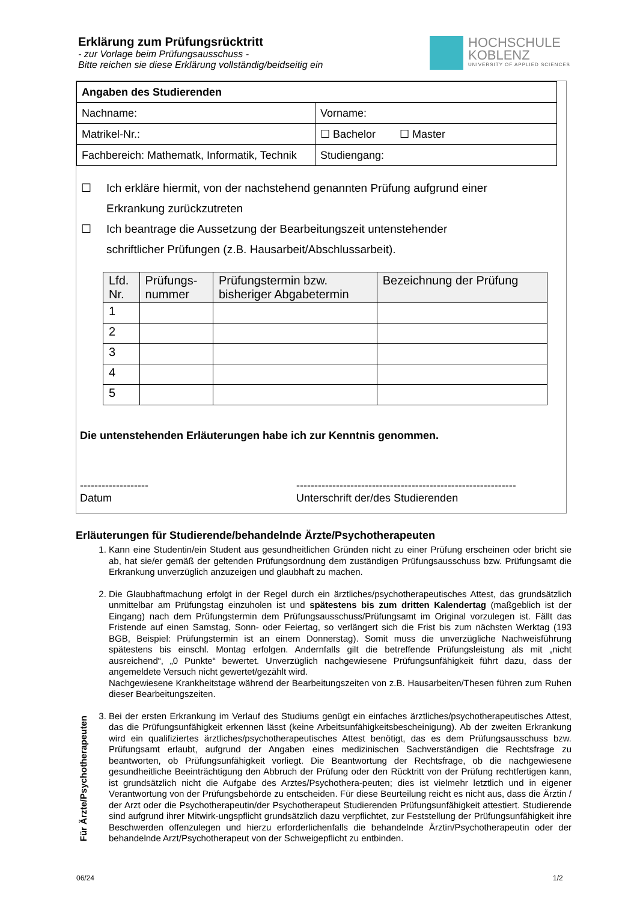Erklärung zum Prüfungsrücktritt
- zur Vorlage beim Prüfungsausschuss -
Bitte reichen sie diese Erklärung vollständig/beidseitig ein
HOCHSCHULE
KOBLENZ
UNIVERSITY OF APPLIED SCIENCES
| Angaben des Studierenden | |
| Nachname: | Vorname: |
| Matrikel-Nr.: | ☐ Bachelor ☐ Master |
| Fachbereich: Mathematk, Informatik, Technik | Studiengang: |
☐ Ich erkläre hiermit, von der nachstehend genannten Prüfung aufgrund einer
Erkrankung zurückzutreten
☐ Ich beantrage die Aussetzung der Bearbeitungszeit untenstehender
schriftlicher Prüfungen (z.B. Hausarbeit/Abschlussarbeit).
| Lfd. Nr. | Prüfungs- nummer | Prüfungstermin bzw. bisheriger Abgabetermin | Bezeichnung der Prüfung |
| --- | --- | --- | --- |
| 1 | | | |
| 2 | | | |
| 3 | | | |
| 4 | | | |
| 5 | | | |
Die untenstehenden Erläuterungen habe ich zur Kenntnis genommen.
-------------------
Datum
-------------------------------------------------------------
Unterschrift der/des Studierenden
Erläuterungen für Studierende/behandelnde Ärzte/Psychotherapeuten
1. Kann eine Studentin/ein Student aus gesundheitlichen Gründen nicht zu einer Prüfung erscheinen oder bricht sie ab, hat sie/er gemäß der geltenden Prüfungsordnung dem zuständigen Prüfungsausschuss bzw. Prüfungsamt die Erkrankung unverzüglich anzuzeigen und glaubhaft zu machen.
2. Die Glaubhaftmachung erfolgt in der Regel durch ein ärztliches/psychotherapeutisches Attest, das grundsätzlich unmittelbar am Prüfungstag einzuholen ist und spätestens bis zum dritten Kalendertag (maßgeblich ist der Eingang) nach dem Prüfungstermin dem Prüfungsausschuss/Prüfungsamt im Original vorzulegen ist. Fällt das Fristende auf einen Samstag, Sonn- oder Feiertag, so verlängert sich die Frist bis zum nächsten Werktag (193 BGB, Beispiel: Prüfungstermin ist an einem Donnerstag). Somit muss die unverzügliche Nachweisführung spätestens bis einschl. Montag erfolgen. Andernfalls gilt die betreffende Prüfungsleistung als mit „nicht ausreichend“, „0 Punkte“ bewertet. Unverzüglich nachgewiesene Prüfungsunfähigkeit führt dazu, dass der angemeldete Versuch nicht gewertet/gezählt wird.
Nachgewiesene Krankheitstage während der Bearbeitungszeiten von z.B. Hausarbeiten/Thesen führen zum Ruhen dieser Bearbeitungszeiten.
3. Bei der ersten Erkrankung im Verlauf des Studiums genügt ein einfaches ärztliches/psychotherapeutisches Attest, das die Prüfungsunfähigkeit erkennen lässt (keine Arbeitsunfähigkeitsbescheinigung). Ab der zweiten Erkrankung wird ein qualifiziertes ärztliches/psychotherapeutisches Attest benötigt, das es dem Prüfungsausschuss bzw. Prüfungsamt erlaubt, aufgrund der Angaben eines medizinischen Sachverständigen die Rechtsfrage zu beantworten, ob Prüfungsunfähigkeit vorliegt. Die Beantwortung der Rechtsfrage, ob die nachgewiesene gesundheitliche Beeinträchtigung den Abbruch der Prüfung oder den Rücktritt von der Prüfung rechtfertigen kann, ist grundsätzlich nicht die Aufgabe des Arztes/Psychothera-peuten; dies ist vielmehr letztlich und in eigener Verantwortung von der Prüfungsbehörde zu entscheiden. Für diese Beurteilung reicht es nicht aus, dass die Ärztin / der Arzt oder die Psychotherapeutin/der Psychotherapeut Studierenden Prüfungsunfähigkeit attestiert. Studierende sind aufgrund ihrer Mitwirk-ungspflicht grundsätzlich dazu verpflichtet, zur Feststellung der Prüfungsunfähigkeit ihre Beschwerden offenzulegen und hierzu erforderlichenfalls die behandelnde Ärztin/Psychotherapeutin oder der behandelnde Arzt/Psychotherapeut von der Schweigepflicht zu entbinden.
Für Ärzte/Psychotherapeuten
06/24 1/2